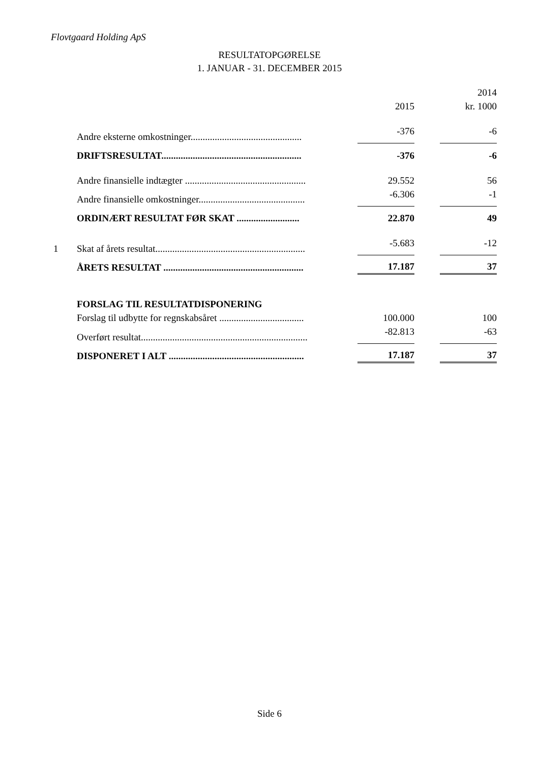Flovtgaard Holding ApS
RESULTATOPGØRELSE
1. JANUAR - 31. DECEMBER 2015
| | | | 2015 | | 2014 kr. 1000 |
| --- | --- | --- | --- | --- | --- |
| | Andre eksterne omkostninger.............................................. | | -376 | | -6 |
| | DRIFTSRESULTAT.......................................................... | | -376 | | -6 |
| | Andre finansielle indtægter .................................................. | | 29.552 | | 56 |
| | Andre finansielle omkostninger............................................ | | -6.306 | | -1 |
| | ORDINÆRT RESULTAT FØR SKAT .......................... | | 22.870 | | 49 |
| 1 | Skat af årets resultat.............................................................. | | -5.683 | | -12 |
| | ÅRETS RESULTAT .......................................................... | | 17.187 | | 37 |
| | FORSLAG TIL RESULTATDISPONERING | | | | |
| | Forslag til udbytte for regnskabsåret ................................... | | 100.000 | | 100 |
| | Overført resultat..................................................................... | | -82.813 | | -63 |
| | DISPONERET I ALT ........................................................ | | 17.187 | | 37 |
Side 6